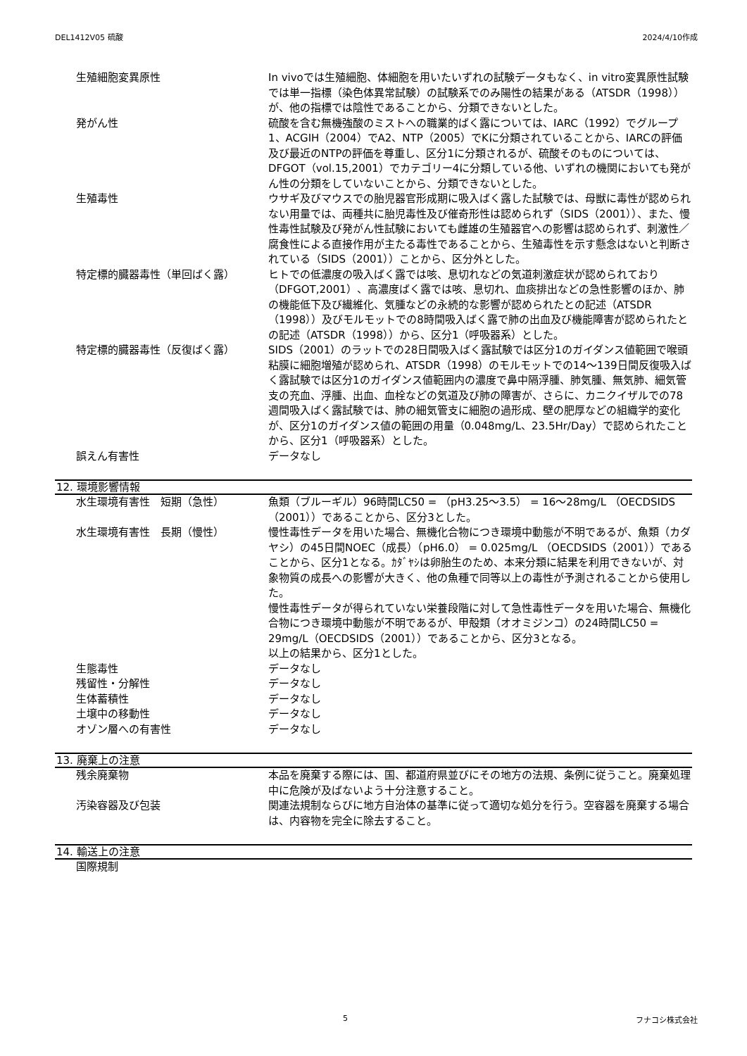DEL1412V05 硫酸 2024/4/10作成
| 生殖細胞変異原性 | In vivoでは生殖細胞、体細胞を用いたいずれの試験データもなく、in vitro変異原性試験では単一指標（染色体異常試験）の試験系でのみ陽性の結果がある（ATSDR（1998））が、他の指標では陰性であることから、分類できないとした。 |
| 発がん性 | 硫酸を含む無機強酸のミストへの職業的ばく露については、IARC（1992）でグループ1、ACGIH（2004）でA2、NTP（2005）でKに分類されていることから、IARCの評価及び最近のNTPの評価を尊重し、区分1に分類されるが、硫酸そのものについては、DFGOT（vol.15,2001）でカテゴリー4に分類している他、いずれの機関においても発がん性の分類をしていないことから、分類できないとした。 |
| 生殖毒性 | ウサギ及びマウスでの胎児器官形成期に吸入ばく露した試験では、母獣に毒性が認められない用量では、両種共に胎児毒性及び催奇形性は認められず（SIDS（2001））、また、慢性毒性試験及び発がん性試験においても雌雄の生殖器官への影響は認められず、刺激性／腐食性による直接作用が主たる毒性であることから、生殖毒性を示す懸念はないと判断されている（SIDS（2001））ことから、区分外とした。 |
| 特定標的臓器毒性（単回ばく露） | ヒトでの低濃度の吸入ばく露では咳、息切れなどの気道刺激症状が認められており（DFGOT,2001）、高濃度ばく露では咳、息切れ、血痰排出などの急性影響のほか、肺の機能低下及び繊維化、気腫などの永続的な影響が認められたとの記述（ATSDR（1998））及びモルモットでの8時間吸入ばく露で肺の出血及び機能障害が認められたとの記述（ATSDR（1998））から、区分1（呼吸器系）とした。 |
| 特定標的臓器毒性（反復ばく露） | SIDS（2001）のラットでの28日間吸入ばく露試験では区分1のガイダンス値範囲で喉頭粘膜に細胞増殖が認められ、ATSDR（1998）のモルモットでの14～139日間反復吸入ばく露試験では区分1のガイダンス値範囲内の濃度で鼻中隔浮腫、肺気腫、無気肺、細気管支の充血、浮腫、出血、血栓などの気道及び肺の障害が、さらに、カニクイザルでの78週間吸入ばく露試験では、肺の細気管支に細胞の過形成、壁の肥厚などの組織学的変化が、区分1のガイダンス値の範囲の用量（0.048mg/L、23.5Hr/Day）で認められたことから、区分1（呼吸器系）とした。 |
| 誤えん有害性 | データなし |
12. 環境影響情報
| 水生環境有害性 短期（急性） | 魚類（ブルーギル）96時間LC50 = （pH3.25～3.5） = 16～28mg/L （OECDSIDS（2001））であることから、区分3とした。 |
| 水生環境有害性 長期（慢性） | 慢性毒性データを用いた場合、無機化合物につき環境中動態が不明であるが、魚類（カダヤシ）の45日間NOEC（成長）（pH6.0） = 0.025mg/L （OECDSIDS（2001））であることから、区分1となる。ｶﾀﾞﾔｼは卵胎生のため、本来分類に結果を利用できないが、対象物質の成長への影響が大きく、他の魚種で同等以上の毒性が予測されることから使用した。 慢性毒性データが得られていない栄養段階に対して急性毒性データを用いた場合、無機化合物につき環境中動態が不明であるが、甲殻類（オオミジンコ）の24時間LC50 = 29mg/L（OECDSIDS（2001））であることから、区分3となる。 以上の結果から、区分1とした。 |
| 生態毒性 | データなし |
| 残留性・分解性 | データなし |
| 生体蓄積性 | データなし |
| 土壌中の移動性 | データなし |
| オゾン層への有害性 | データなし |
13. 廃棄上の注意
| 残余廃棄物 | 本品を廃棄する際には、国、都道府県並びにその地方の法規、条例に従うこと。廃棄処理中に危険が及ばないよう十分注意すること。 |
| 汚染容器及び包装 | 関連法規制ならびに地方自治体の基準に従って適切な処分を行う。空容器を廃棄する場合は、内容物を完全に除去すること。 |
14. 輸送上の注意
| 国際規制 | |
5 フナコシ株式会社